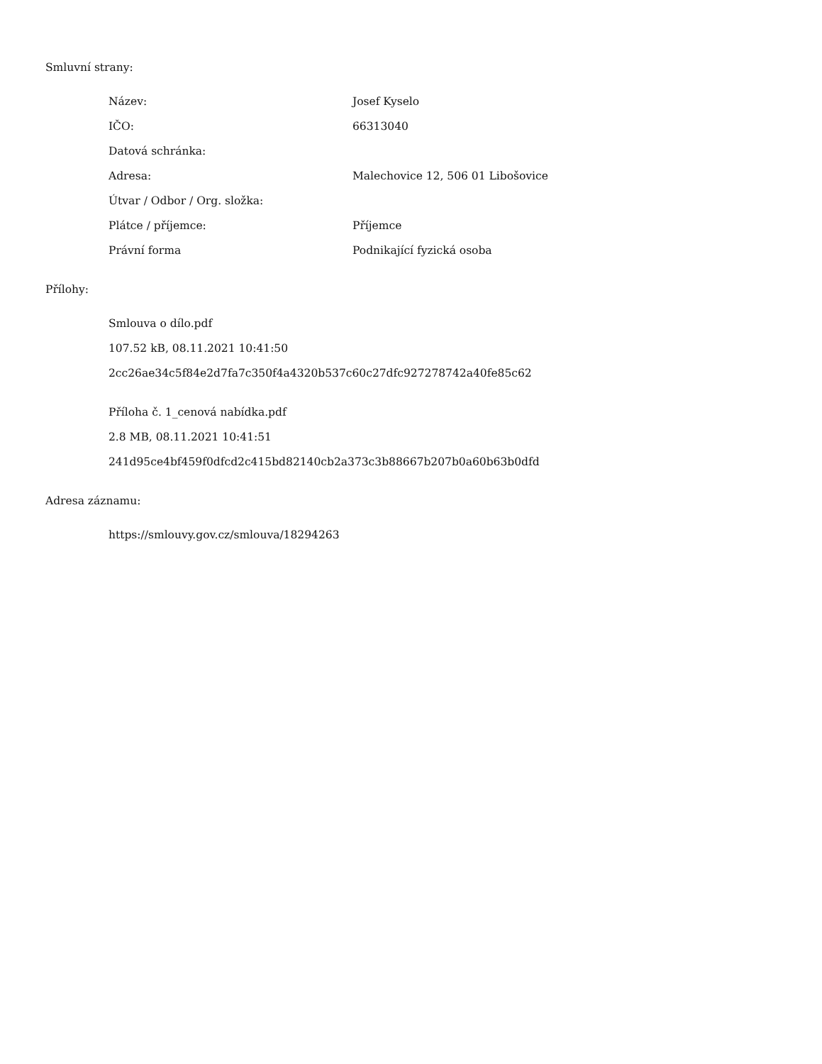Smluvní strany:
| Název: | Josef Kyselo |
| IČO: | 66313040 |
| Datová schránka: | |
| Adresa: | Malechovice 12, 506 01 Libošovice |
| Útvar / Odbor / Org. složka: | |
| Plátce / příjemce: | Příjemce |
| Právní forma | Podnikající fyzická osoba |
Přílohy:
Smlouva o dílo.pdf
107.52 kB, 08.11.2021 10:41:50
2cc26ae34c5f84e2d7fa7c350f4a4320b537c60c27dfc927278742a40fe85c62
Příloha č. 1_cenová nabídka.pdf
2.8 MB, 08.11.2021 10:41:51
241d95ce4bf459f0dfcd2c415bd82140cb2a373c3b88667b207b0a60b63b0dfd
Adresa záznamu:
https://smlouvy.gov.cz/smlouva/18294263